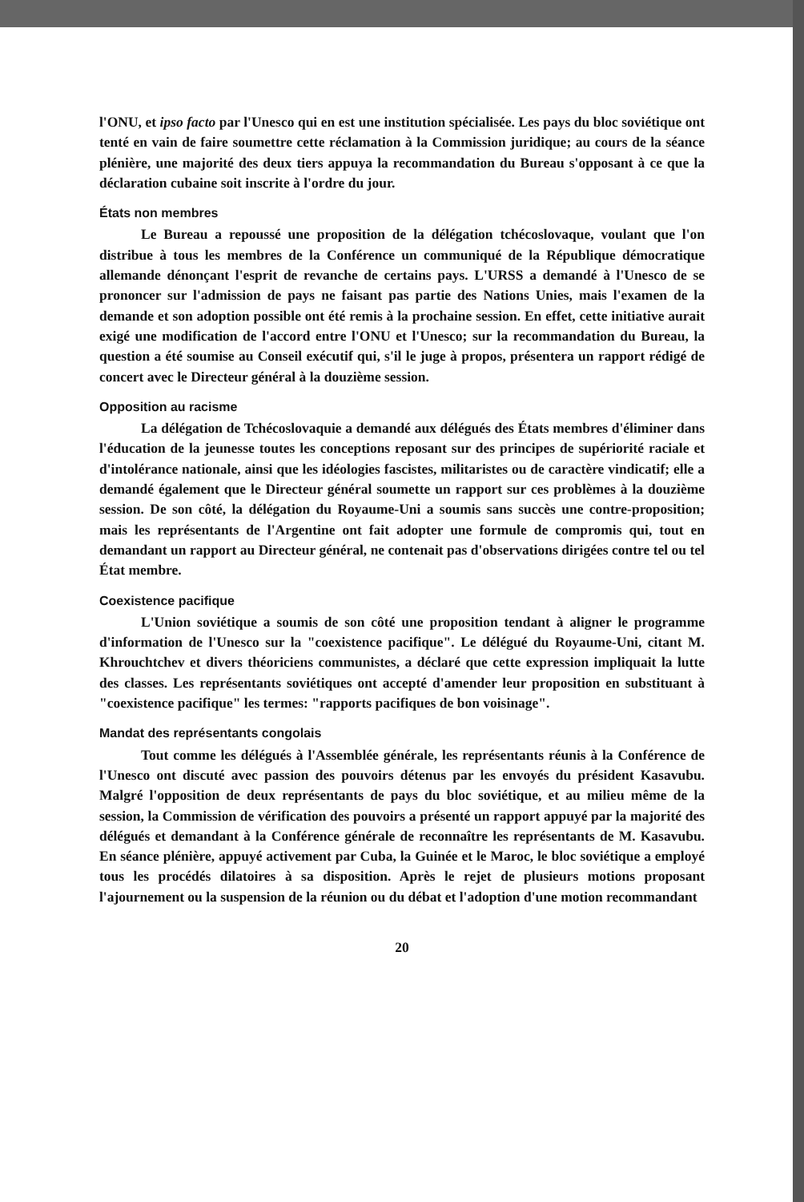l'ONU, et ipso facto par l'Unesco qui en est une institution spécialisée. Les pays du bloc soviétique ont tenté en vain de faire soumettre cette réclamation à la Commission juridique; au cours de la séance plénière, une majorité des deux tiers appuya la recommandation du Bureau s'opposant à ce que la déclaration cubaine soit inscrite à l'ordre du jour.
États non membres
Le Bureau a repoussé une proposition de la délégation tchécoslovaque, voulant que l'on distribue à tous les membres de la Conférence un communiqué de la République démocratique allemande dénonçant l'esprit de revanche de certains pays. L'URSS a demandé à l'Unesco de se prononcer sur l'admission de pays ne faisant pas partie des Nations Unies, mais l'examen de la demande et son adoption possible ont été remis à la prochaine session. En effet, cette initiative aurait exigé une modification de l'accord entre l'ONU et l'Unesco; sur la recommandation du Bureau, la question a été soumise au Conseil exécutif qui, s'il le juge à propos, présentera un rapport rédigé de concert avec le Directeur général à la douzième session.
Opposition au racisme
La délégation de Tchécoslovaquie a demandé aux délégués des États membres d'éliminer dans l'éducation de la jeunesse toutes les conceptions reposant sur des principes de supériorité raciale et d'intolérance nationale, ainsi que les idéologies fascistes, militaristes ou de caractère vindicatif; elle a demandé également que le Directeur général soumette un rapport sur ces problèmes à la douzième session. De son côté, la délégation du Royaume-Uni a soumis sans succès une contre-proposition; mais les représentants de l'Argentine ont fait adopter une formule de compromis qui, tout en demandant un rapport au Directeur général, ne contenait pas d'observations dirigées contre tel ou tel État membre.
Coexistence pacifique
L'Union soviétique a soumis de son côté une proposition tendant à aligner le programme d'information de l'Unesco sur la "coexistence pacifique". Le délégué du Royaume-Uni, citant M. Khrouchtchev et divers théoriciens communistes, a déclaré que cette expression impliquait la lutte des classes. Les représentants soviétiques ont accepté d'amender leur proposition en substituant à "coexistence pacifique" les termes: "rapports pacifiques de bon voisinage".
Mandat des représentants congolais
Tout comme les délégués à l'Assemblée générale, les représentants réunis à la Conférence de l'Unesco ont discuté avec passion des pouvoirs détenus par les envoyés du président Kasavubu. Malgré l'opposition de deux représentants de pays du bloc soviétique, et au milieu même de la session, la Commission de vérification des pouvoirs a présenté un rapport appuyé par la majorité des délégués et demandant à la Conférence générale de reconnaître les représentants de M. Kasavubu. En séance plénière, appuyé activement par Cuba, la Guinée et le Maroc, le bloc soviétique a employé tous les procédés dilatoires à sa disposition. Après le rejet de plusieurs motions proposant l'ajournement ou la suspension de la réunion ou du débat et l'adoption d'une motion recommandant
20